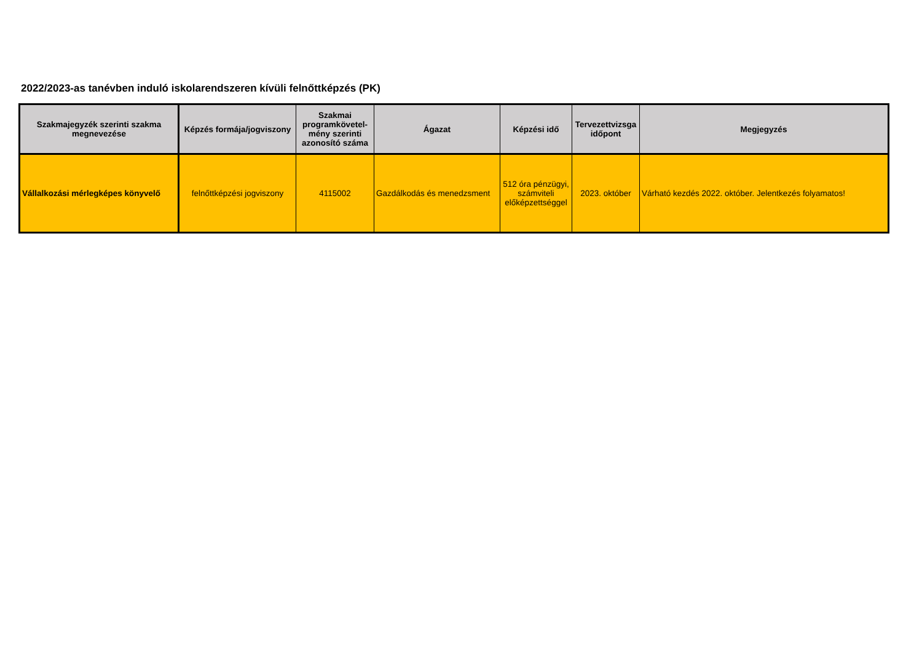2022/2023-as tanévben induló iskolarendszeren kívüli felnőttképzés (PK)
| Szakmajegyzék szerinti szakma megnevezése | Képzés formája/jogviszony | Szakmai programkövetel-mény szerinti azonosító száma | Ágazat | Képzési idő | Tervezettvizsga időpont | Megjegyzés |
| --- | --- | --- | --- | --- | --- | --- |
| Vállalkozási mérlegképes könyvelő | felnőttképzési jogviszony | 4115002 | Gazdálkodás és menedzsment | 512 óra pénzügyi, számviteli előképzettséggel | 2023. október | Várható kezdés 2022. október. Jelentkezés folyamatos! |